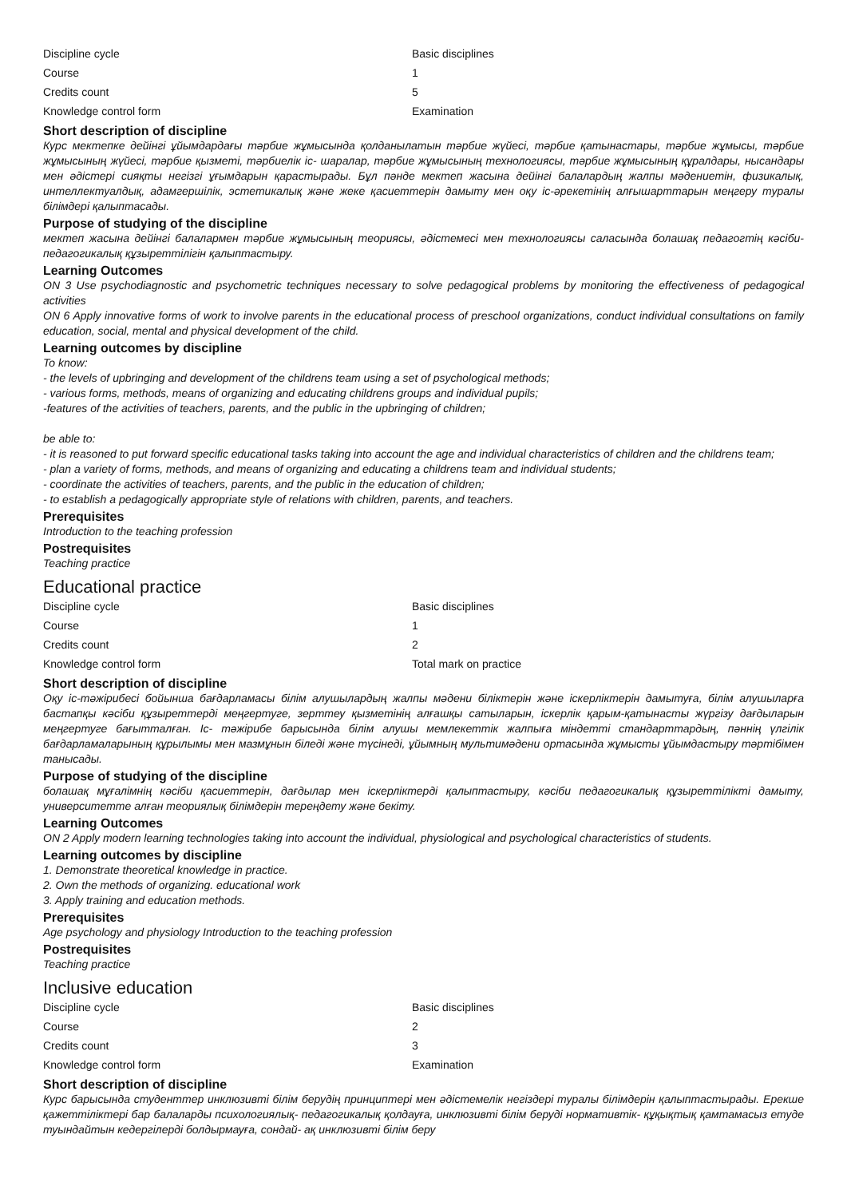| Discipline cycle | Basic disciplines |
| Course | 1 |
| Credits count | 5 |
| Knowledge control form | Examination |
Short description of discipline
Курс мектепке дейінгі ұйымдардағы тәрбие жұмысында қолданылатын тәрбие жүйесі, тәрбие қатынастары, тәрбие жұмысы, тәрбие жұмысының жүйесі, тәрбие қызметі, тәрбиелік іс- шаралар, тәрбие жұмысының технологиясы, тәрбие жұмысының құралдары, нысандары мен әдістері сияқты негізгі ұғымдарын қарастырады. Бұл пәнде мектеп жасына дейінгі балалардың жалпы мәдениетін, физикалық, интеллектуалдық, адамгершілік, эстетикалық және жеке қасиеттерін дамыту мен оқу іс-әрекетінің алғышарттарын меңгеру туралы білімдері қалыптасады.
Purpose of studying of the discipline
мектеп жасына дейінгі балалармен тәрбие жұмысының теориясы, әдістемесі мен технологиясы саласында болашақ педагогтің кәсіби-педагогикалық құзыреттілігін қалыптастыру.
Learning Outcomes
ON 3 Use psychodiagnostic and psychometric techniques necessary to solve pedagogical problems by monitoring the effectiveness of pedagogical activities
ON 6 Apply innovative forms of work to involve parents in the educational process of preschool organizations, conduct individual consultations on family education, social, mental and physical development of the child.
Learning outcomes by discipline
To know:
- the levels of upbringing and development of the childrens team using a set of psychological methods;
- various forms, methods, means of organizing and educating childrens groups and individual pupils;
-features of the activities of teachers, parents, and the public in the upbringing of children;
be able to:
- it is reasoned to put forward specific educational tasks taking into account the age and individual characteristics of children and the childrens team;
- plan a variety of forms, methods, and means of organizing and educating a childrens team and individual students;
- coordinate the activities of teachers, parents, and the public in the education of children;
- to establish a pedagogically appropriate style of relations with children, parents, and teachers.
Prerequisites
Introduction to the teaching profession
Postrequisites
Teaching practice
Educational practice
| Discipline cycle | Basic disciplines |
| Course | 1 |
| Credits count | 2 |
| Knowledge control form | Total mark on practice |
Short description of discipline
Оқу іс-тәжірибесі бойынша бағдарламасы білім алушылардың жалпы мәдени біліктерін және іскерліктерін дамытуға, білім алушыларға бастапқы кәсіби құзыреттерді меңгертуге, зерттеу қызметінің алғашқы сатыларын, іскерлік қарым-қатынасты жүргізу дағдыларын меңгертуге бағытталған. Іс- тәжірибе барысында білім алушы мемлекеттік жалпыға міндетті стандарттардың, пәннің үлгілік бағдарламаларының құрылымы мен мазмұнын біледі және түсінеді, ұйымның мультимәдени ортасында жұмысты ұйымдастыру тәртібімен танысады.
Purpose of studying of the discipline
болашақ мұғалімнің кәсіби қасиеттерін, дағдылар мен іскерліктерді қалыптастыру, кәсіби педагогикалық құзыреттілікті дамыту, университетте алған теориялық білімдерін тереңдету және бекіту.
Learning Outcomes
ON 2 Apply modern learning technologies taking into account the individual, physiological and psychological characteristics of students.
Learning outcomes by discipline
1. Demonstrate theoretical knowledge in practice.
2. Own the methods of organizing. educational work
3. Apply training and education methods.
Prerequisites
Age psychology and physiology Introduction to the teaching profession
Postrequisites
Teaching practice
Inclusive education
| Discipline cycle | Basic disciplines |
| Course | 2 |
| Credits count | 3 |
| Knowledge control form | Examination |
Short description of discipline
Курс барысында студенттер инклюзивті білім берудің принциптері мен әдістемелік негіздері туралы білімдерін қалыптастырады. Ерекше қажеттіліктері бар балаларды психологиялық- педагогикалық қолдауға, инклюзивті білім беруді нормативтік- құқықтық қамтамасыз етуде туындайтын кедергілерді болдырмауға, сондай- ақ инклюзивті білім беру